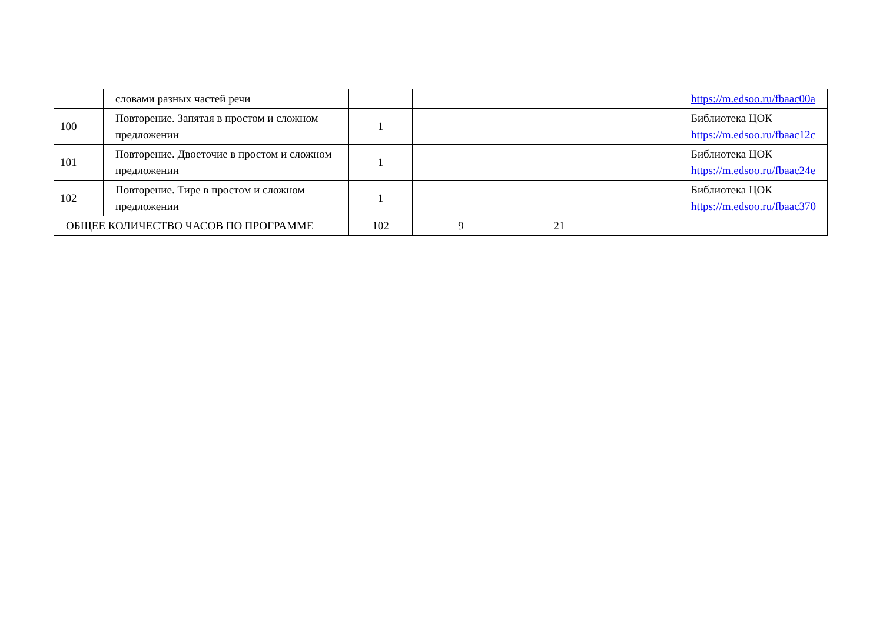| | словами разных частей речи | | | | | https://m.edsoo.ru/fbaac00a |
| 100 | Повторение. Запятая в простом и сложном предложении | 1 | | | | Библиотека ЦОК https://m.edsoo.ru/fbaac12c |
| 101 | Повторение. Двоеточие в простом и сложном предложении | 1 | | | | Библиотека ЦОК https://m.edsoo.ru/fbaac24e |
| 102 | Повторение. Тире в простом и сложном предложении | 1 | | | | Библиотека ЦОК https://m.edsoo.ru/fbaac370 |
| ОБЩЕЕ КОЛИЧЕСТВО ЧАСОВ ПО ПРОГРАММЕ | | 102 | 9 | 21 | | |